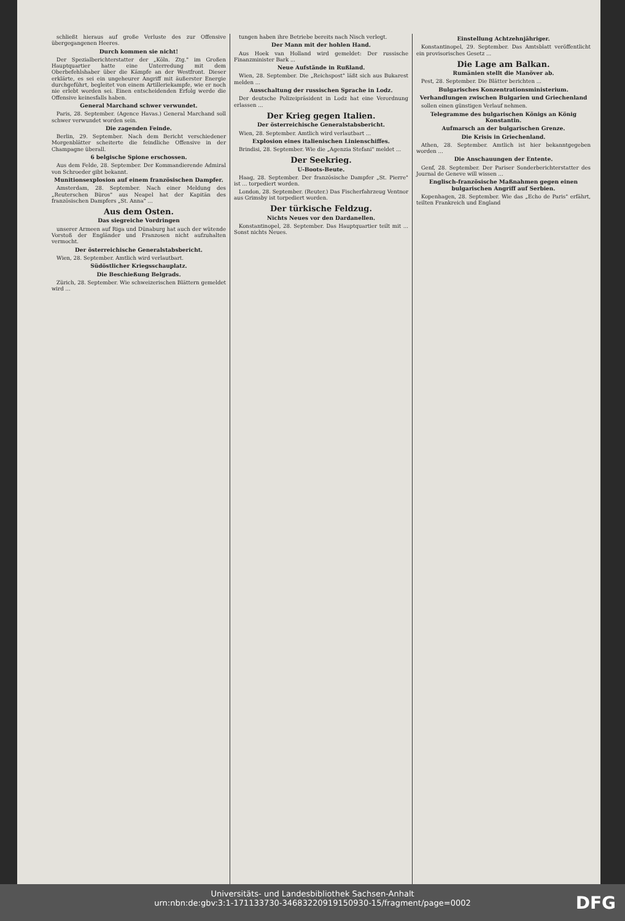schließt hieraus auf große Verluste des zur Offensive übergegangenen Heeres.
Durch kommen sie nicht!
Der Spezialberichterstatter der „Köln. Ztg." im Großen Hauptquartier hatte eine Unterredung mit dem Oberbefehlshaber über die Kämpfe an der Westfront. Dieser erklärte, es sei ein ungeheurer Angriff mit äußerster Energie durchgeführt, begleitet von einem Artilleriekampfe, wie er noch nie erlebt worden sei. Einen entscheidenden Erfolg werde die Offensive keinesfalls haben.
General Marchand schwer verwundet.
Paris, 28. September. (Agence Havas.) General Marchand soll schwer verwundet worden sein.
Die zagenden Feinde.
Berlin, 29. September. Nach dem Bericht verschiedener Morgenblätter scheiterte die feindliche Offensive in der Champagne überall.
6 belgische Spione erschossen.
Aus dem Felde, 28. September. Der Kommandierende Admiral von Schroeder gibt bekannt.
Munitionsexplosion auf einem französischen Dampfer.
Amsterdam, 28. September. Nach einer Meldung des „Reuterschen Büros" aus Neapel hat der Kapitän des französischen Dampfers „St. Anna" ...
Aus dem Osten.
Das siegreiche Vordringen
unserer Armeen auf Riga und Dünaburg hat auch der wütende Vorstoß der Engländer und Franzosen nicht aufzuhalten vermocht.
Der österreichische Generalstabsbericht.
Wien, 28. September. Amtlich wird verlautbart.
Südöstlicher Kriegsschauplatz.
Die Beschießung Belgrads.
Zürich, 28. September. Wie schweizerischen Blättern gemeldet wird ...
tungen haben ihre Betriebe bereits nach Nisch verlegt.
Der Mann mit der hohlen Hand.
Aus Hoek van Holland wird gemeldet: Der russische Finanzminister Bark ...
Neue Aufstände in Rußland.
Wien, 28. September. Die „Reichspost" läßt sich aus Bukarest melden ...
Ausschaltung der russischen Sprache in Lodz.
Der deutsche Polizeipräsident in Lodz hat eine Verordnung erlassen ...
Der Krieg gegen Italien.
Der österreichische Generalstabsbericht.
Wien, 28. September. Amtlich wird verlautbart ...
Explosion eines italienischen Linienschiffes.
Brindisi, 28. September. Wie die „Agenzia Stefani" meldet ...
Der Seekrieg.
U-Boots-Beute.
Haag, 28. September. Der französische Dampfer „St. Pierre" ist ... torpediert worden.
London, 28. September. (Reuter.) Das Fischerfahrzeug Ventnor aus Grimsby ist torpediert worden.
Der türkische Feldzug.
Nichts Neues vor den Dardanellen.
Konstantinopel, 28. September. Das Hauptquartier teilt mit ... Sonst nichts Neues.
Einstellung Achtzehnjähriger.
Konstantinopel, 29. September. Das Amtsblatt veröffentlicht ein provisorisches Gesetz ...
Die Lage am Balkan.
Rumänien stellt die Manöver ab.
Pest, 28. September. Die Blätter berichten ...
Bulgarisches Konzentrationsministerium.
Verhandlungen zwischen Bulgarien und Griechenland
sollen einen günstigen Verlauf nehmen.
Telegramme des bulgarischen Königs an König Konstantin.
Aufmarsch an der bulgarischen Grenze.
Die Krisis in Griechenland.
Athen, 28. September. Amtlich ist hier bekanntgegeben worden ...
Die Anschauungen der Entente.
Genf, 28. September. Der Pariser Sonderberichterstatter des Journal de Geneve will wissen ...
Englisch-französische Maßnahmen gegen einen bulgarischen Angriff auf Serbien.
Kopenhagen, 28. September. Wie das „Echo de Paris" erfährt, teilten Frankreich und England
Universitäts- und Landesbibliothek Sachsen-Anhalt
urn:nbn:de:gbv:3:1-171133730-34683220919150930-15/fragment/page=0002
DFG